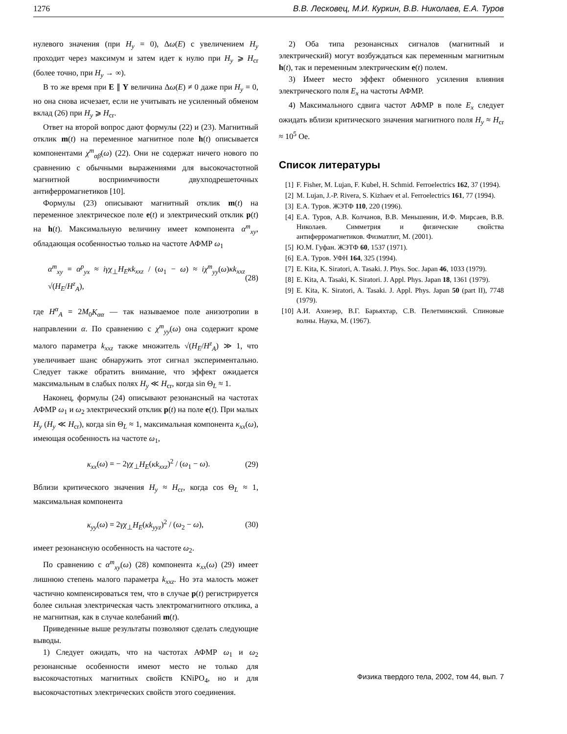1276 В.В. Лесковец, М.И. Куркин, В.В. Николаев, Е.А. Туров
нулевого значения (при H<sub>y</sub> = 0), Δω(E) с увеличением H<sub>y</sub> проходит через максимум и затем идет к нулю при H<sub>y</sub> ⩾ H<sub>cr</sub> (более точно, при H<sub>y</sub> → ∞).
В то же время при E ∥ Y величина Δω(E) ≠ 0 даже при H<sub>y</sub> = 0, но она снова исчезает, если не учитывать не усиленный обменом вклад (26) при H<sub>y</sub> ⩾ H<sub>cr</sub>.
Ответ на второй вопрос дают формулы (22) и (23). Магнитный отклик m(t) на переменное магнитное поле h(t) описывается компонентами χ<sup>m</sup><sub>αβ</sub>(ω) (22). Они не содержат ничего нового по сравнению с обычными выражениями для высокочастотной магнитной восприимчивости двухподрешеточных антиферромагнетиков [10].
Формулы (23) описывают магнитный отклик m(t) на переменное электрическое поле e(t) и электрический отклик p(t) на h(t). Максимальную величину имеет компонента α<sup>m</sup><sub>xy</sub>, обладающая особенностью только на частоте АФМР ω<sub>1</sub>
α<sup>m</sup><sub>xy</sub> = α<sup>p</sup><sub>yx</sub> ≈ iγχ<sub>⊥</sub>H<sub>E</sub>κk<sub>xxz</sub> / (ω<sub>1</sub> − ω) ≈ iχ<sup>m</sup><sub>yy</sub>(ω)κk<sub>xxz</sub> √(H<sub>E</sub>/H<sup>z</sup><sub>A</sub>), (28)
где H<sup>α</sup><sub>A</sub> = 2M<sub>0</sub>K<sub>αα</sub> — так называемое поле анизотропии в направлении α. По сравнению с χ<sup>m</sup><sub>yy</sub>(ω) она содержит кроме малого параметра k<sub>xxz</sub> также множитель √(H<sub>E</sub>/H<sup>z</sup><sub>A</sub>) ≫ 1, что увеличивает шанс обнаружить этот сигнал экспериментально. Следует также обратить внимание, что эффект ожидается максимальным в слабых полях H<sub>y</sub> ≪ H<sub>cr</sub>, когда sin Θ<sub>L</sub> ≈ 1.
Наконец, формулы (24) описывают резонансный на частотах АФМР ω<sub>1</sub> и ω<sub>2</sub> электрический отклик p(t) на поле e(t). При малых H<sub>y</sub> (H<sub>y</sub> ≪ H<sub>cr</sub>), когда sin Θ<sub>L</sub> ≈ 1, максимальная компонента κ<sub>xx</sub>(ω), имеющая особенность на частоте ω<sub>1</sub>,
κ<sub>xx</sub>(ω) = − 2γχ<sub>⊥</sub>H<sub>E</sub>(κk<sub>xxz</sub>)<sup>2</sup> / (ω<sub>1</sub> − ω). (29)
Вблизи критического значения H<sub>y</sub> ≈ H<sub>cr</sub>, когда cos Θ<sub>L</sub> ≈ 1, максимальная компонента
κ<sub>yy</sub>(ω) = 2γχ<sub>⊥</sub>H<sub>E</sub>(κk<sub>yyz</sub>)<sup>2</sup> / (ω<sub>2</sub> − ω), (30)
имеет резонансную особенность на частоте ω<sub>2</sub>.
По сравнению с α<sup>m</sup><sub>xy</sub>(ω) (28) компонента κ<sub>xx</sub>(ω) (29) имеет лишнюю степень малого параметра k<sub>xxz</sub>. Но эта малость может частично компенсироваться тем, что в случае p(t) регистрируется более сильная электрическая часть электромагнитного отклика, а не магнитная, как в случае колебаний m(t).
Приведенные выше результаты позволяют сделать следующие выводы.
1) Следует ожидать, что на частотах АФМР ω<sub>1</sub> и ω<sub>2</sub> резонансные особенности имеют место не только для высокочастотных магнитных свойств KNiPO<sub>4</sub>, но и для высокочастотных электрических свойств этого соединения.
2) Оба типа резонансных сигналов (магнитный и электрический) могут возбуждаться как переменным магнитным h(t), так и переменным электрическим e(t) полем.
3) Имеет место эффект обменного усиления влияния электрического поля E<sub>x</sub> на частоты АФМР.
4) Максимального сдвига частот АФМР в поле E<sub>x</sub> следует ожидать вблизи критического значения магнитного поля H<sub>y</sub> ≈ H<sub>cr</sub> ≈ 10<sup>5</sup> Oe.
Список литературы
[1] F. Fisher, M. Lujan, F. Kubel, H. Schmid. Ferroelectrics 162, 37 (1994).
[2] M. Lujan, J.-P. Rivera, S. Kizhaev et al. Ferroelectrics 161, 77 (1994).
[3] Е.А. Туров. ЖЭТФ 110, 220 (1996).
[4] Е.А. Туров, А.В. Колчанов, В.В. Меньшенин, И.Ф. Мирсаев, В.В. Николаев. Симметрия и физические свойства антиферромагнетиков. Физматлит, М. (2001).
[5] Ю.М. Гуфан. ЖЭТФ 60, 1537 (1971).
[6] Е.А. Туров. УФН 164, 325 (1994).
[7] E. Kita, K. Siratori, A. Tasaki. J. Phys. Soc. Japan 46, 1033 (1979).
[8] E. Kita, A. Tasaki, K. Siratori. J. Appl. Phys. Japan 18, 1361 (1979).
[9] E. Kita, K. Siratori, A. Tasaki. J. Appl. Phys. Japan 50 (part II), 7748 (1979).
[10]
А.И. Ахиезер, В.Г. Барьяхтар, С.В. Пелетминский. Спиновые волны. Наука, М. (1967).
Физика твердого тела, 2002, том 44, вып. 7